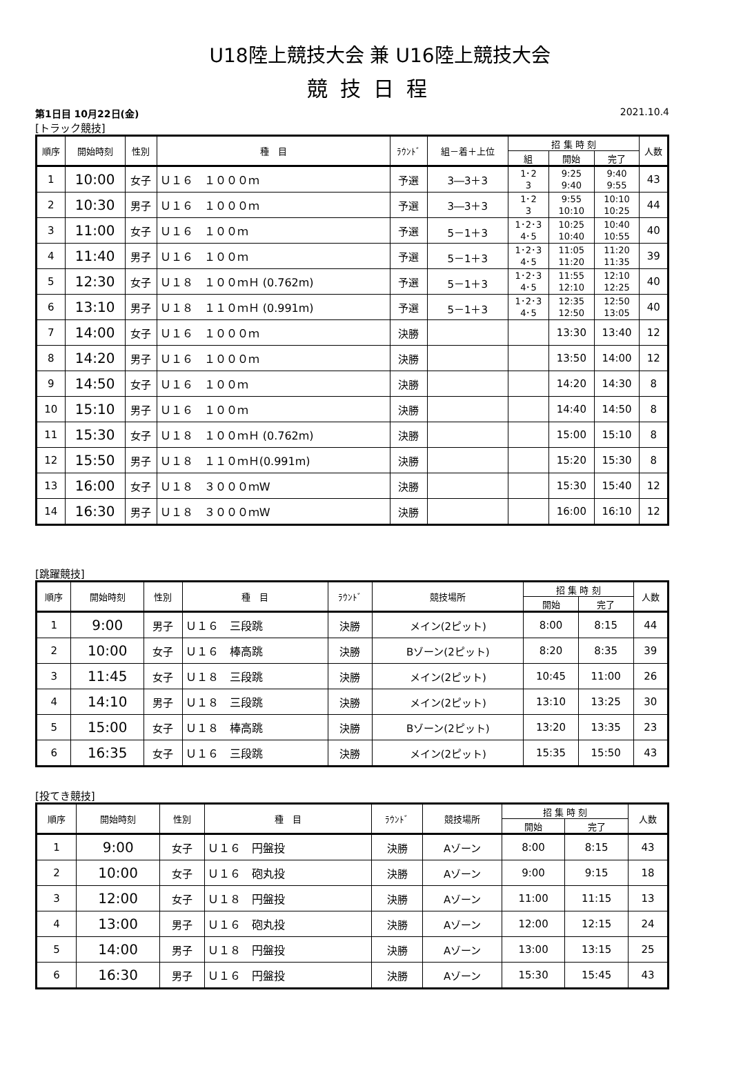U18陸上競技大会 兼 U16陸上競技大会
競技日程
第1日目 10月22日(金) 2021.10.4
[トラック競技]
| 順序 | 開始時刻 | 性別 | 種 目 | ﾗｳﾝﾄﾞ | 組－着＋上位 | 招 集 時 刻 | | | 人数 |
| --- | --- | --- | --- | --- | --- | --- | --- | --- | --- |
| | | | | | | 組 | 開始 | 完了 | |
| 1 | 10:00 | 女子 | Ｕ１６ １０００ｍ | 予選 | 3―3＋3 | 1･2 3 | 9:25 9:40 | 9:40 9:55 | 43 |
| 2 | 10:30 | 男子 | Ｕ１６ １０００ｍ | 予選 | 3―3＋3 | 1･2 3 | 9:55 10:10 | 10:10 10:25 | 44 |
| 3 | 11:00 | 女子 | Ｕ１６ １００ｍ | 予選 | 5－1＋3 | 1･2･3 4･5 | 10:25 10:40 | 10:40 10:55 | 40 |
| 4 | 11:40 | 男子 | Ｕ１６ １００ｍ | 予選 | 5－1＋3 | 1･2･3 4･5 | 11:05 11:20 | 11:20 11:35 | 39 |
| 5 | 12:30 | 女子 | Ｕ１８ １００ｍＨ (0.762m) | 予選 | 5－1＋3 | 1･2･3 4･5 | 11:55 12:10 | 12:10 12:25 | 40 |
| 6 | 13:10 | 男子 | Ｕ１８ １１０ｍＨ (0.991m) | 予選 | 5－1＋3 | 1･2･3 4･5 | 12:35 12:50 | 12:50 13:05 | 40 |
| 7 | 14:00 | 女子 | Ｕ１６ １０００ｍ | 決勝 | | | 13:30 | 13:40 | 12 |
| 8 | 14:20 | 男子 | Ｕ１６ １０００ｍ | 決勝 | | | 13:50 | 14:00 | 12 |
| 9 | 14:50 | 女子 | Ｕ１６ １００ｍ | 決勝 | | | 14:20 | 14:30 | 8 |
| 10 | 15:10 | 男子 | Ｕ１６ １００ｍ | 決勝 | | | 14:40 | 14:50 | 8 |
| 11 | 15:30 | 女子 | Ｕ１８ １００ｍＨ (0.762m) | 決勝 | | | 15:00 | 15:10 | 8 |
| 12 | 15:50 | 男子 | Ｕ１８ １１０ｍＨ(0.991m) | 決勝 | | | 15:20 | 15:30 | 8 |
| 13 | 16:00 | 女子 | Ｕ１８ ３０００ｍW | 決勝 | | | 15:30 | 15:40 | 12 |
| 14 | 16:30 | 男子 | Ｕ１８ ３０００ｍW | 決勝 | | | 16:00 | 16:10 | 12 |
[跳躍競技]
| 順序 | 開始時刻 | 性別 | 種 目 | ﾗｳﾝﾄﾞ | 競技場所 | 招 集 時 刻 | | 人数 |
| --- | --- | --- | --- | --- | --- | --- | --- | --- |
| | | | | | | 開始 | 完了 | |
| 1 | 9:00 | 男子 | Ｕ１６ 三段跳 | 決勝 | メイン(2ピット) | 8:00 | 8:15 | 44 |
| 2 | 10:00 | 女子 | Ｕ１６ 棒高跳 | 決勝 | Bゾーン(2ピット) | 8:20 | 8:35 | 39 |
| 3 | 11:45 | 女子 | Ｕ１８ 三段跳 | 決勝 | メイン(2ピット) | 10:45 | 11:00 | 26 |
| 4 | 14:10 | 男子 | Ｕ１８ 三段跳 | 決勝 | メイン(2ピット) | 13:10 | 13:25 | 30 |
| 5 | 15:00 | 女子 | Ｕ１８ 棒高跳 | 決勝 | Bゾーン(2ピット) | 13:20 | 13:35 | 23 |
| 6 | 16:35 | 女子 | Ｕ１６ 三段跳 | 決勝 | メイン(2ピット) | 15:35 | 15:50 | 43 |
[投てき競技]
| 順序 | 開始時刻 | 性別 | 種 目 | ﾗｳﾝﾄﾞ | 競技場所 | 招 集 時 刻 | | 人数 |
| --- | --- | --- | --- | --- | --- | --- | --- | --- |
| | | | | | | 開始 | 完了 | |
| 1 | 9:00 | 女子 | Ｕ１６ 円盤投 | 決勝 | Aゾーン | 8:00 | 8:15 | 43 |
| 2 | 10:00 | 女子 | Ｕ１６ 砲丸投 | 決勝 | Aゾーン | 9:00 | 9:15 | 18 |
| 3 | 12:00 | 女子 | Ｕ１８ 円盤投 | 決勝 | Aゾーン | 11:00 | 11:15 | 13 |
| 4 | 13:00 | 男子 | Ｕ１６ 砲丸投 | 決勝 | Aゾーン | 12:00 | 12:15 | 24 |
| 5 | 14:00 | 男子 | Ｕ１８ 円盤投 | 決勝 | Aゾーン | 13:00 | 13:15 | 25 |
| 6 | 16:30 | 男子 | Ｕ１６ 円盤投 | 決勝 | Aゾーン | 15:30 | 15:45 | 43 |